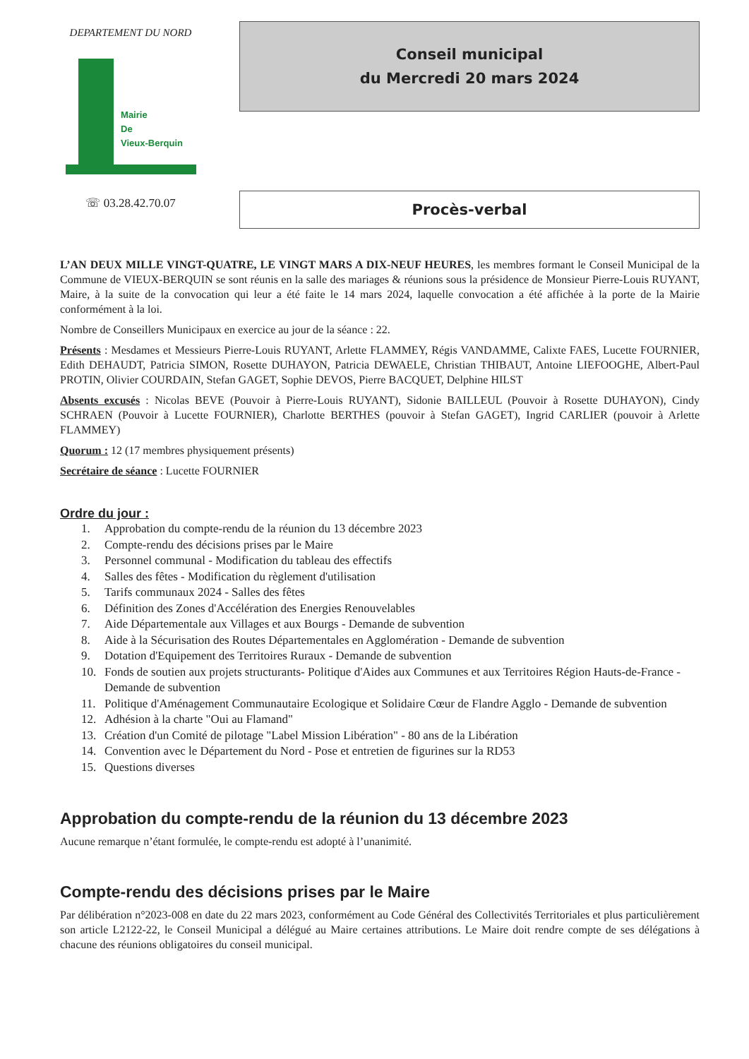DEPARTEMENT DU NORD
Mairie
De
Vieux-Berquin
☏ 03.28.42.70.07
Conseil municipal
du Mercredi 20 mars 2024
Procès-verbal
L’AN DEUX MILLE VINGT-QUATRE, LE VINGT MARS A DIX-NEUF HEURES, les membres formant le Conseil Municipal de la Commune de VIEUX-BERQUIN se sont réunis en la salle des mariages & réunions sous la présidence de Monsieur Pierre-Louis RUYANT, Maire, à la suite de la convocation qui leur a été faite le 14 mars 2024, laquelle convocation a été affichée à la porte de la Mairie conformément à la loi.
Nombre de Conseillers Municipaux en exercice au jour de la séance : 22.
Présents : Mesdames et Messieurs Pierre-Louis RUYANT, Arlette FLAMMEY, Régis VANDAMME, Calixte FAES, Lucette FOURNIER, Edith DEHAUDT, Patricia SIMON, Rosette DUHAYON, Patricia DEWAELE, Christian THIBAUT, Antoine LIEFOOGHE, Albert-Paul PROTIN, Olivier COURDAIN, Stefan GAGET, Sophie DEVOS, Pierre BACQUET, Delphine HILST
Absents excusés : Nicolas BEVE (Pouvoir à Pierre-Louis RUYANT), Sidonie BAILLEUL (Pouvoir à Rosette DUHAYON), Cindy SCHRAEN (Pouvoir à Lucette FOURNIER), Charlotte BERTHES (pouvoir à Stefan GAGET), Ingrid CARLIER (pouvoir à Arlette FLAMMEY)
Quorum : 12 (17 membres physiquement présents)
Secrétaire de séance : Lucette FOURNIER
Ordre du jour :
1. Approbation du compte-rendu de la réunion du 13 décembre 2023
2. Compte-rendu des décisions prises par le Maire
3. Personnel communal - Modification du tableau des effectifs
4. Salles des fêtes - Modification du règlement d'utilisation
5. Tarifs communaux 2024 - Salles des fêtes
6. Définition des Zones d'Accélération des Energies Renouvelables
7. Aide Départementale aux Villages et aux Bourgs - Demande de subvention
8. Aide à la Sécurisation des Routes Départementales en Agglomération - Demande de subvention
9. Dotation d'Equipement des Territoires Ruraux - Demande de subvention
10. Fonds de soutien aux projets structurants- Politique d'Aides aux Communes et aux Territoires Région Hauts-de-France - Demande de subvention
11. Politique d'Aménagement Communautaire Ecologique et Solidaire Cœur de Flandre Agglo - Demande de subvention
12. Adhésion à la charte "Oui au Flamand"
13. Création d'un Comité de pilotage "Label Mission Libération" - 80 ans de la Libération
14. Convention avec le Département du Nord - Pose et entretien de figurines sur la RD53
15. Questions diverses
Approbation du compte-rendu de la réunion du 13 décembre 2023
Aucune remarque n’étant formulée, le compte-rendu est adopté à l’unanimité.
Compte-rendu des décisions prises par le Maire
Par délibération n°2023-008 en date du 22 mars 2023, conformément au Code Général des Collectivités Territoriales et plus particulièrement son article L2122-22, le Conseil Municipal a délégué au Maire certaines attributions. Le Maire doit rendre compte de ses délégations à chacune des réunions obligatoires du conseil municipal.